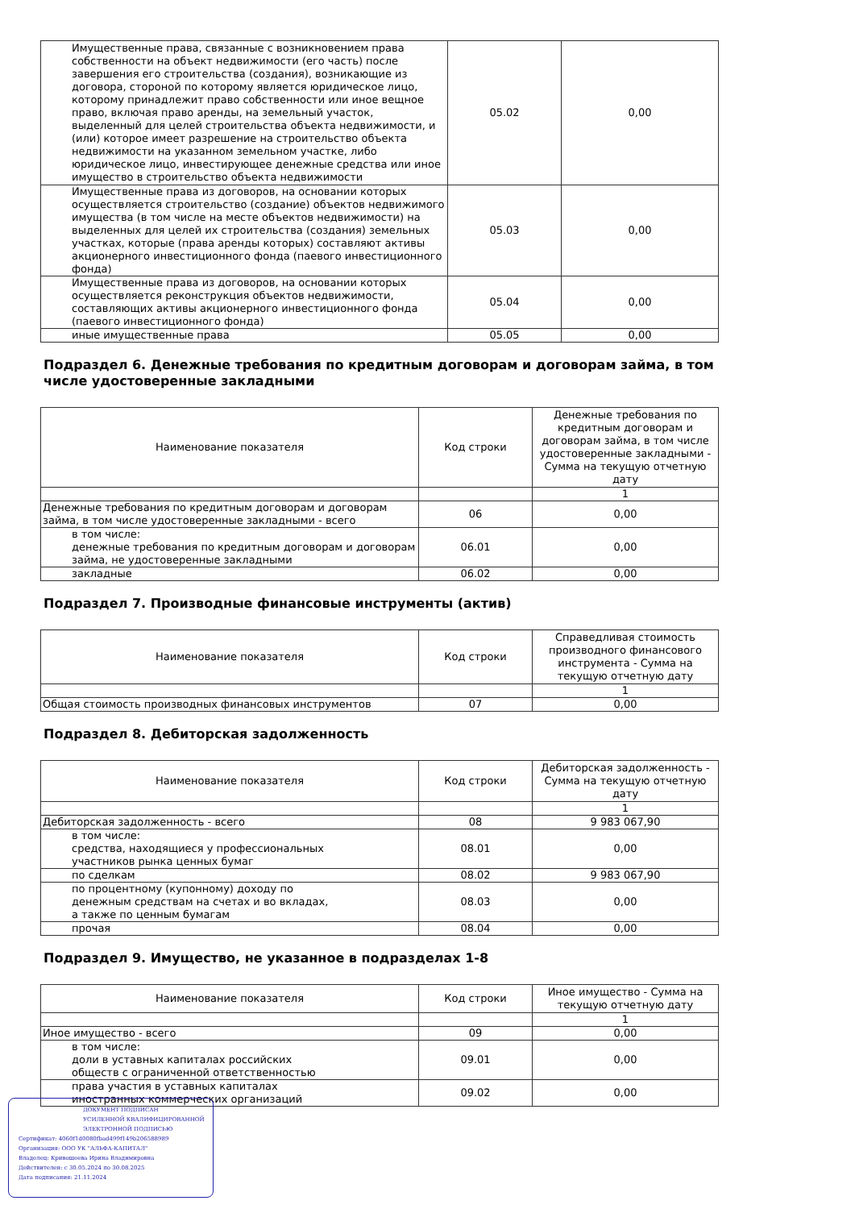| Имущественные права, связанные с возникновением права собственности на объект недвижимости (его часть) после завершения его строительства (создания), возникающие из договора, стороной по которому является юридическое лицо, которому принадлежит право собственности или иное вещное право, включая право аренды, на земельный участок, выделенный для целей строительства объекта недвижимости, и (или) которое имеет разрешение на строительство объекта недвижимости на указанном земельном участке, либо юридическое лицо, инвестирующее денежные средства или иное имущество в строительство объекта недвижимости | 05.02 | 0,00 |
| Имущественные права из договоров, на основании которых осуществляется строительство (создание) объектов недвижимого имущества (в том числе на месте объектов недвижимости) на выделенных для целей их строительства (создания) земельных участках, которые (права аренды которых) составляют активы акционерного инвестиционного фонда (паевого инвестиционного фонда) | 05.03 | 0,00 |
| Имущественные права из договоров, на основании которых осуществляется реконструкция объектов недвижимости, составляющих активы акционерного инвестиционного фонда (паевого инвестиционного фонда) | 05.04 | 0,00 |
| иные имущественные права | 05.05 | 0,00 |
Подраздел 6. Денежные требования по кредитным договорам и договорам займа, в том числе удостоверенные закладными
| Наименование показателя | Код строки | Денежные требования по кредитным договорам и договорам займа, в том числе удостоверенные закладными - Сумма на текущую отчетную дату |
| --- | --- | --- |
| | | 1 |
| Денежные требования по кредитным договорам и договорам займа, в том числе удостоверенные закладными - всего | 06 | 0,00 |
| в том числе: денежные требования по кредитным договорам и договорам займа, не удостоверенные закладными | 06.01 | 0,00 |
| закладные | 06.02 | 0,00 |
Подраздел 7. Производные финансовые инструменты (актив)
| Наименование показателя | Код строки | Справедливая стоимость производного финансового инструмента - Сумма на текущую отчетную дату |
| --- | --- | --- |
| | | 1 |
| Общая стоимость производных финансовых инструментов | 07 | 0,00 |
Подраздел 8. Дебиторская задолженность
| Наименование показателя | Код строки | Дебиторская задолженность - Сумма на текущую отчетную дату |
| --- | --- | --- |
| | | 1 |
| Дебиторская задолженность - всего | 08 | 9 983 067,90 |
| в том числе: средства, находящиеся у профессиональных участников рынка ценных бумаг | 08.01 | 0,00 |
| по сделкам | 08.02 | 9 983 067,90 |
| по процентному (купонному) доходу по денежным средствам на счетах и во вкладах, а также по ценным бумагам | 08.03 | 0,00 |
| прочая | 08.04 | 0,00 |
Подраздел 9. Имущество, не указанное в подразделах 1-8
| Наименование показателя | Код строки | Иное имущество - Сумма на текущую отчетную дату |
| --- | --- | --- |
| | | 1 |
| Иное имущество - всего | 09 | 0,00 |
| в том числе: доли в уставных капиталах российских обществ с ограниченной ответственностью | 09.01 | 0,00 |
| права участия в уставных капиталах иностранных коммерческих организаций | 09.02 | 0,00 |
ДОКУМЕНТ ПОДПИСАН
УСИЛЕННОЙ КВАЛИФИЦИРОВАННОЙ
ЭЛЕКТРОННОЙ ПОДПИСЬЮ
Сертификат: 4060f1d0080fbad499f149b206588989
Организация: ООО УК "АЛЬФА-КАПИТАЛ"
Владелец: Кривошеева Ирина Владимировна
Действителен: с 30.05.2024 по 30.08.2025
Дата подписания: 21.11.2024